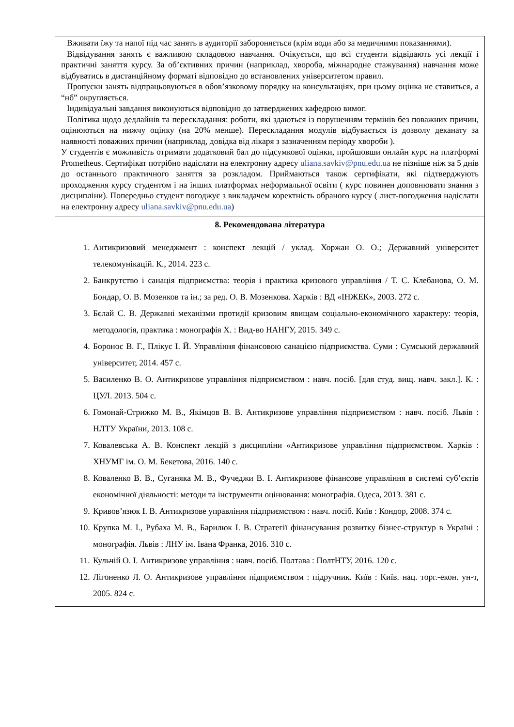| Вживати їжу та напої під час занять в аудиторії забороняється (крім води або за медичними показаннями). Відвідування занять є важливою складовою навчання. Очікується, що всі студенти відвідають усі лекції і практичні заняття курсу. За об’єктивних причин (наприклад, хвороба, міжнародне стажування) навчання може відбуватись в дистанційному форматі відповідно до встановлених університетом правил. Пропуски занять відпрацьовуються в обов’язковому порядку на консультаціях, при цьому оцінка не ставиться, а “нб” округляється. Індивідуальні завдання виконуються відповідно до затверджених кафедрою вимог. Політика щодо дедлайнів та перескладання: роботи, які здаються із порушенням термінів без поважних причин, оцінюються на нижчу оцінку (на 20% менше). Перескладання модулів відбувається із дозволу деканату за наявності поважних причин (наприклад, довідка від лікаря з зазначенням періоду хвороби ). У студентів є можливість отримати додатковий бал до підсумкової оцінки, пройшовши онлайн курс на платформі Prometheus. Сертифікат потрібно надіслати на електронну адресу uliana.savkiv@pnu.edu.ua не пізніше ніж за 5 днів до останнього практичного заняття за розкладом. Приймаються також сертифікати, які підтверджують проходження курсу студентом і на інших платформах неформальної освіти ( курс повинен доповнювати знання з дисципліни). Попередньо студент погоджує з викладачем коректність обраного курсу ( лист-погодження надіслати на електронну адресу uliana.savkiv@pnu.edu.ua ) |
| 8. Рекомендована література 1. Антикризовий менеджмент : конспект лекцій / уклад. Хоржан О. О.; Державний університет телекомунікацій. К., 2014. 223 с. 2. Банкрутство і санація підприємства: теорія і практика кризового управління / Т. С. Клебанова, О. М. Бондар, О. В. Мозенков та ін.; за ред. О. В. Мозенкова. Харків : ВД «ІНЖЕК», 2003. 272 с. 3. Бєлай С. В. Державні механізми протидії кризовим явищам соціально-економічного характеру: теорія, методологія, практика : монографія Х. : Вид-во НАНГУ, 2015. 349 с. 4. Боронос В. Г., Плікус І. Й. Управління фінансовою санацією підприємства. Суми : Сумський державний університет, 2014. 457 с. 5. Василенко В. О. Антикризове управління підприємством : навч. посіб. [для студ. вищ. навч. закл.]. К. : ЦУЛ. 2013. 504 с. 6. Гомонай-Стрижко М. В., Якімцов В. В. Антикризове управління підприємством : навч. посіб. Львів : НЛТУ України, 2013. 108 с. 7. Ковалевська А. В. Конспект лекцій з дисципліни «Антикризове управління підприємством. Харків : ХНУМГ ім. О. М. Бекетова, 2016. 140 с. 8. Коваленко В. В., Суганяка М. В., Фучеджи В. І. Антикризове фінансове управління в системі суб’єктів економічної діяльності: методи та інструменти оцінювання: монографія. Одеса, 2013. 381 с. 9. Кривов’язюк І. В. Антикризове управління підприємством : навч. посіб. Київ : Кондор, 2008. 374 с. 10. Крупка М. І., Рубаха М. В., Барилюк І. В. Стратегії фінансування розвитку бізнес-структур в Україні : монографія. Львів : ЛНУ ім. Івана Франка, 2016. 310 с. 11. Кульчій О. І. Антикризове управління : навч. посіб. Полтава : ПолтНТУ, 2016. 120 с. 12. Лігоненко Л. О. Антикризове управління підприємством : підручник. Київ : Київ. нац. торг.-екон. ун-т, 2005. 824 с. |